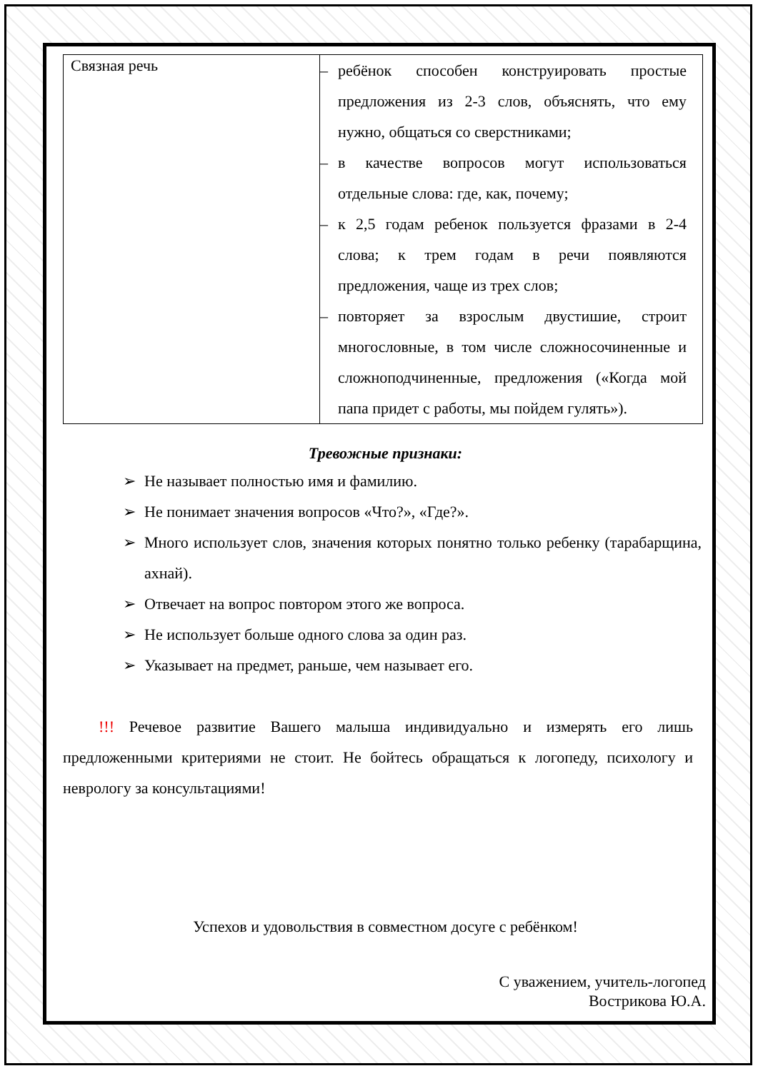| Связная речь | – ребёнок способен конструировать простые предложения из 2-3 слов, объяснять, что ему нужно, общаться со сверстниками; – в качестве вопросов могут использоваться отдельные слова: где, как, почему; – к 2,5 годам ребенок пользуется фразами в 2-4 слова; к трем годам в речи появляются предложения, чаще из трех слов; – повторяет за взрослым двустишие, строит многословные, в том числе сложносочиненные и сложноподчиненные, предложения («Когда мой папа придет с работы, мы пойдем гулять»). |
Тревожные признаки:
➢ Не называет полностью имя и фамилию.
➢ Не понимает значения вопросов «Что?», «Где?».
➢ Много использует слов, значения которых понятно только ребенку (тарабарщина, ахнай).
➢ Отвечает на вопрос повтором этого же вопроса.
➢ Не использует больше одного слова за один раз.
➢ Указывает на предмет, раньше, чем называет его.
!!! Речевое развитие Вашего малыша индивидуально и измерять его лишь предложенными критериями не стоит. Не бойтесь обращаться к логопеду, психологу и неврологу за консультациями!
Успехов и удовольствия в совместном досуге с ребёнком!
С уважением, учитель-логопед
Вострикова Ю.А.